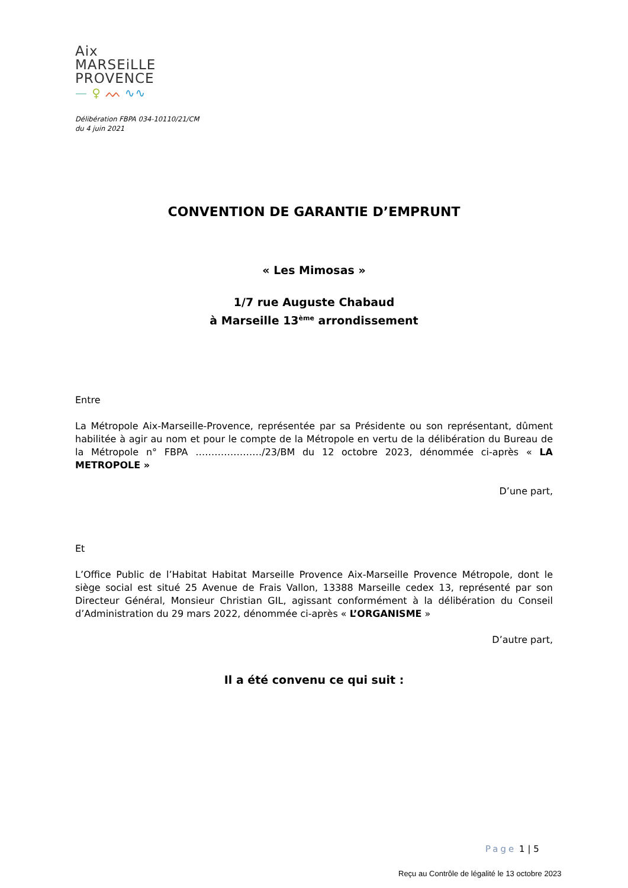Aix
MARSEiLLE
PROVENCE
— ♀ ᨓ ∿∿
Délibération FBPA 034-10110/21/CM
du 4 juin 2021
CONVENTION DE GARANTIE D’EMPRUNT
« Les Mimosas »
1/7 rue Auguste Chabaud
à Marseille 13<sup>ème</sup> arrondissement
Entre
La Métropole Aix-Marseille-Provence, représentée par sa Présidente ou son représentant, dûment habilitée à agir au nom et pour le compte de la Métropole en vertu de la délibération du Bureau de la Métropole n° FBPA …………………/23/BM du 12 octobre 2023, dénommée ci-après « LA METROPOLE »
D’une part,
Et
L’Office Public de l’Habitat Habitat Marseille Provence Aix-Marseille Provence Métropole, dont le siège social est situé 25 Avenue de Frais Vallon, 13388 Marseille cedex 13, représenté par son Directeur Général, Monsieur Christian GIL, agissant conformément à la délibération du Conseil d’Administration du 29 mars 2022, dénommée ci-après « L’ORGANISME »
D’autre part,
Il a été convenu ce qui suit :
Page 1 | 5
Reçu au Contrôle de légalité le 13 octobre 2023